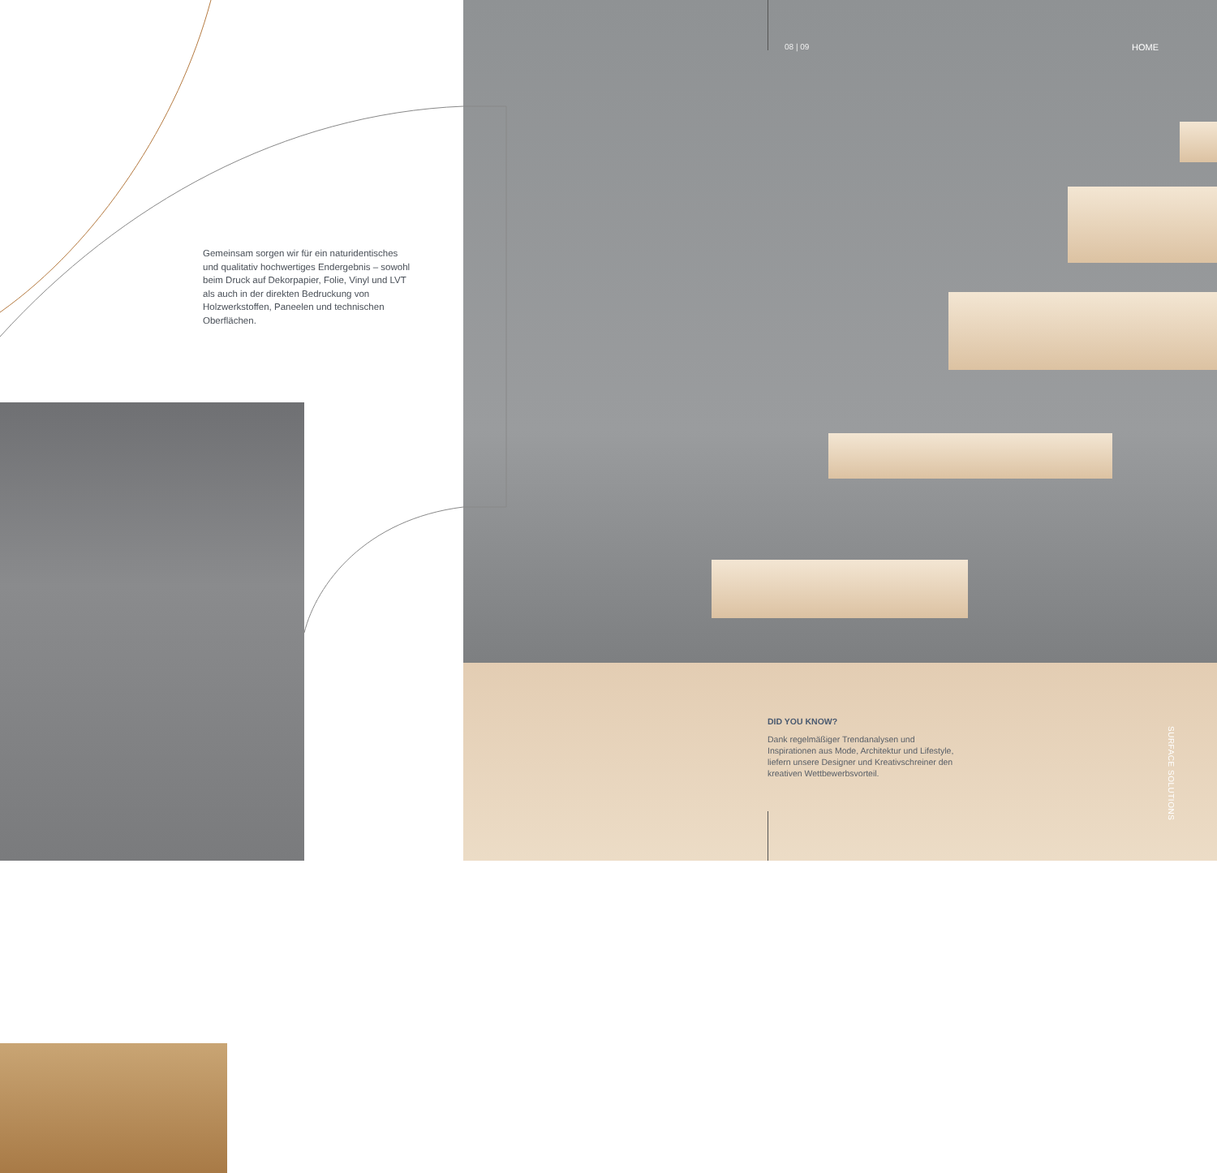Gemeinsam sorgen wir für ein naturidenti­sches und qualitativ hochwertiges Endergeb­nis – sowohl beim Druck auf Dekorpapier, Folie, Vinyl und LVT als auch in der direkten Bedruckung von Holzwerkstoffen, Paneelen und technischen Oberflächen.
08 | 09 HOME
DID YOU KNOW?
Dank regelmäßiger Trendanalysen und Inspirationen aus Mode, Architektur und Life­style, liefern unsere Designer und Kreativ­schreiner den kreativen Wettbewerbsvorteil.
SURFACE SOLUTIONS